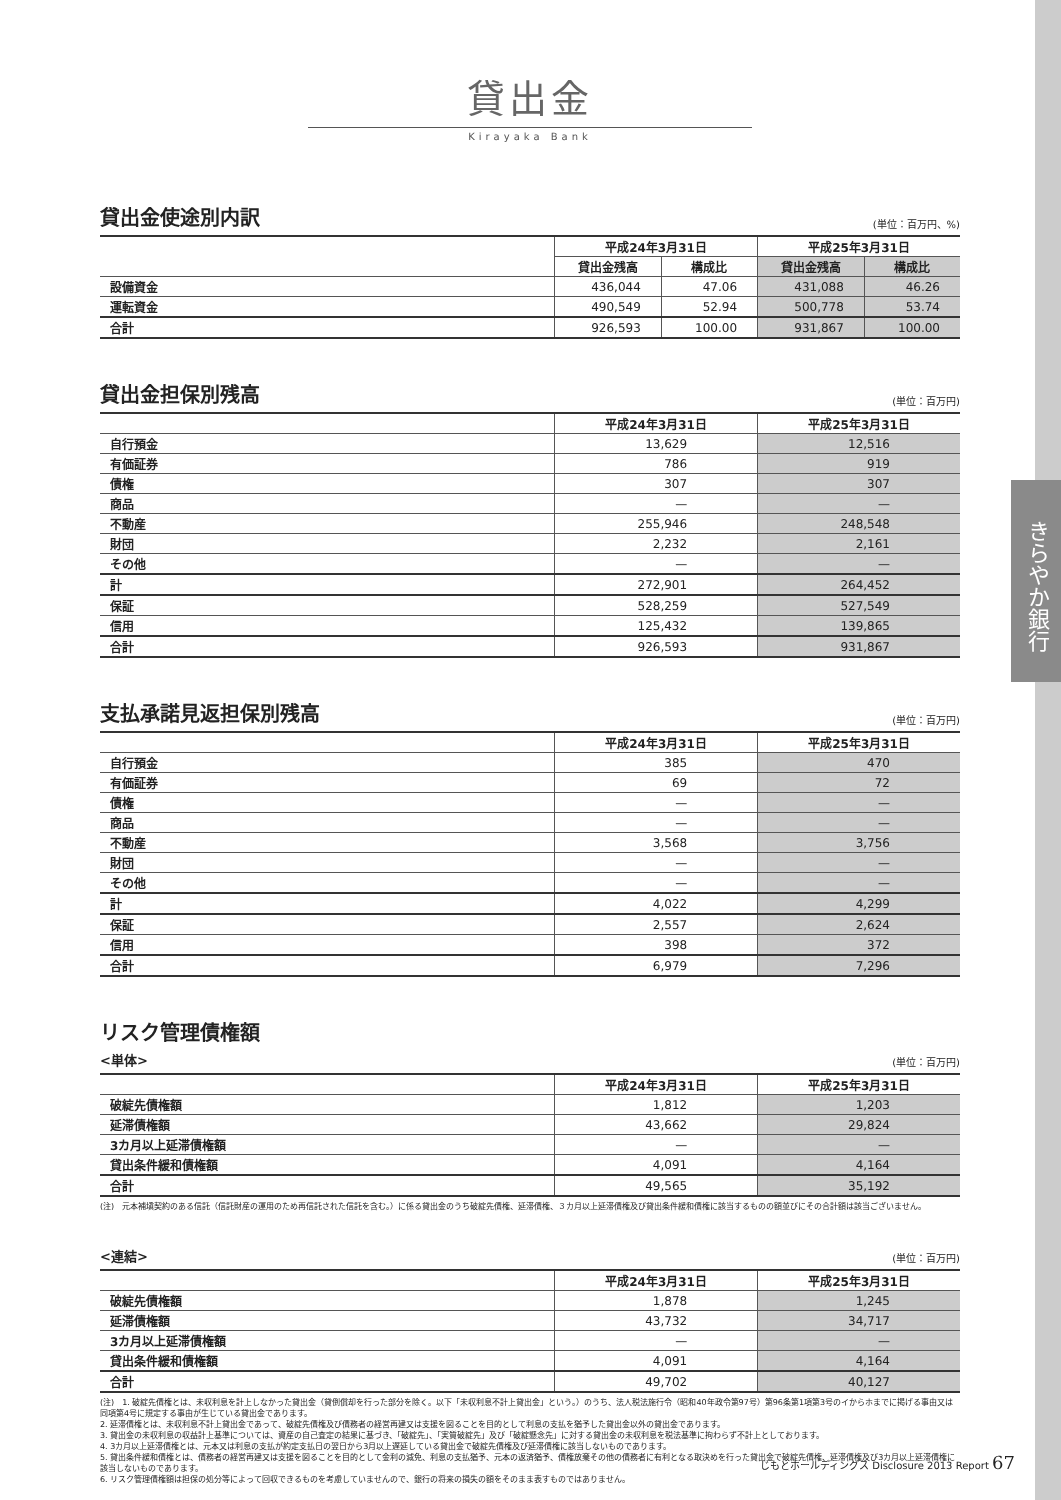きらやか銀行
貸出金
Kirayaka Bank
貸出金使途別内訳 (単位：百万円、%)
| | 平成24年3月31日 | | 平成25年3月31日 | |
| --- | --- | --- | --- | --- |
| | 貸出金残高 | 構成比 | 貸出金残高 | 構成比 |
| 設備資金 | 436,044 | 47.06 | 431,088 | 46.26 |
| 運転資金 | 490,549 | 52.94 | 500,778 | 53.74 |
| 合計 | 926,593 | 100.00 | 931,867 | 100.00 |
貸出金担保別残高 (単位：百万円)
| | 平成24年3月31日 | 平成25年3月31日 |
| --- | --- | --- |
| 自行預金 | 13,629 | 12,516 |
| 有価証券 | 786 | 919 |
| 債権 | 307 | 307 |
| 商品 | — | — |
| 不動産 | 255,946 | 248,548 |
| 財団 | 2,232 | 2,161 |
| その他 | — | — |
| 計 | 272,901 | 264,452 |
| 保証 | 528,259 | 527,549 |
| 信用 | 125,432 | 139,865 |
| 合計 | 926,593 | 931,867 |
支払承諾見返担保別残高 (単位：百万円)
| | 平成24年3月31日 | 平成25年3月31日 |
| --- | --- | --- |
| 自行預金 | 385 | 470 |
| 有価証券 | 69 | 72 |
| 債権 | — | — |
| 商品 | — | — |
| 不動産 | 3,568 | 3,756 |
| 財団 | — | — |
| その他 | — | — |
| 計 | 4,022 | 4,299 |
| 保証 | 2,557 | 2,624 |
| 信用 | 398 | 372 |
| 合計 | 6,979 | 7,296 |
リスク管理債権額
<単体> (単位：百万円)
| | 平成24年3月31日 | 平成25年3月31日 |
| --- | --- | --- |
| 破綻先債権額 | 1,812 | 1,203 |
| 延滞債権額 | 43,662 | 29,824 |
| 3カ月以上延滞債権額 | — | — |
| 貸出条件緩和債権額 | 4,091 | 4,164 |
| 合計 | 49,565 | 35,192 |
(注)　元本補塡契約のある信託（信託財産の運用のため再信託された信託を含む。）に係る貸出金のうち破綻先債権、延滞債権、３カ月以上延滞債権及び貸出条件緩和債権に該当するものの額並びにその合計額は該当ございません。
<連結> (単位：百万円)
| | 平成24年3月31日 | 平成25年3月31日 |
| --- | --- | --- |
| 破綻先債権額 | 1,878 | 1,245 |
| 延滞債権額 | 43,732 | 34,717 |
| 3カ月以上延滞債権額 | — | — |
| 貸出条件緩和債権額 | 4,091 | 4,164 |
| 合計 | 49,702 | 40,127 |
(注)　1. 破綻先債権とは、未収利息を計上しなかった貸出金（貸倒償却を行った部分を除く。以下「未収利息不計上貸出金」という。）のうち、法人税法施行令（昭和40年政令第97号）第96条第1項第3号のイからホまでに掲げる事由又は同項第4号に規定する事由が生じている貸出金であります。
2. 延滞債権とは、未収利息不計上貸出金であって、破綻先債権及び債務者の経営再建又は支援を図ることを目的として利息の支払を猶予した貸出金以外の貸出金であります。
3. 貸出金の未収利息の収益計上基準については、資産の自己査定の結果に基づき、「破綻先」、「実質破綻先」及び「破綻懸念先」に対する貸出金の未収利息を税法基準に拘わらず不計上としております。
4. 3カ月以上延滞債権とは、元本又は利息の支払が約定支払日の翌日から3月以上遅延している貸出金で破綻先債権及び延滞債権に該当しないものであります。
5. 貸出条件緩和債権とは、債務者の経営再建又は支援を図ることを目的として金利の減免、利息の支払猶予、元本の返済猶予、債権放棄その他の債務者に有利となる取決めを行った貸出金で破綻先債権、延滞債権及び3カ月以上延滞債権に該当しないものであります。
6. リスク管理債権額は担保の処分等によって回収できるものを考慮していませんので、銀行の将来の損失の額をそのまま表すものではありません。
じもとホールディングス Disclosure 2013 Report 67